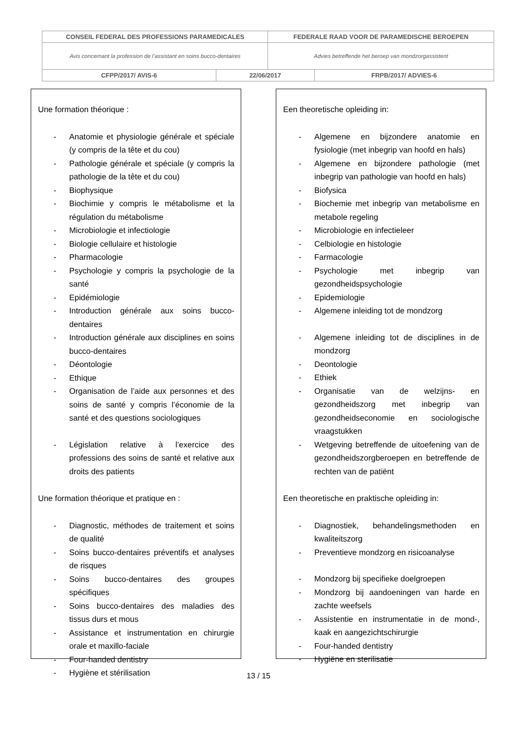| CONSEIL FEDERAL DES PROFESSIONS PARAMEDICALES | | FEDERALE RAAD VOOR DE PARAMEDISCHE BEROEPEN | |
| Avis concernant la profession de l’assistant en soins bucco-dentaires | | Advies betreffende het beroep van mondzorgassistent | |
| CFPP/2017/ AVIS-6 | 22/06/2017 | | FRPB/2017/ ADVIES-6 |
Une formation théorique :
- Anatomie et physiologie générale et spéciale (y compris de la tête et du cou)
- Pathologie générale et spéciale (y compris la pathologie de la tête et du cou)
- Biophysique
- Biochimie y compris le métabolisme et la régulation du métabolisme
- Microbiologie et infectiologie
- Biologie cellulaire et histologie
- Pharmacologie
- Psychologie y compris la psychologie de la santé
- Epidémiologie
- Introduction générale aux soins bucco-dentaires
- Introduction générale aux disciplines en soins bucco-dentaires
- Déontologie
- Ethique
- Organisation de l’aide aux personnes et des soins de santé y compris l’économie de la santé et des questions sociologiques
- Législation relative à l’exercice des professions des soins de santé et relative aux droits des patients
Une formation théorique et pratique en :
- Diagnostic, méthodes de traitement et soins de qualité
- Soins bucco-dentaires préventifs et analyses de risques
- Soins bucco-dentaires des groupes spécifiques
- Soins bucco-dentaires des maladies des tissus durs et mous
- Assistance et instrumentation en chirurgie orale et maxillo-faciale
- Four-handed dentistry
- Hygiène et stérilisation
Een theoretische opleiding in:
- Algemene en bijzondere anatomie en fysiologie (met inbegrip van hoofd en hals)
- Algemene en bijzondere pathologie (met inbegrip van pathologie van hoofd en hals)
- Biofysica
- Biochemie met inbegrip van metabolisme en metabole regeling
- Microbiologie en infectieleer
- Celbiologie en histologie
- Farmacologie
- Psychologie met inbegrip van gezondheidspsychologie
- Epidemiologie
- Algemene inleiding tot de mondzorg
- Algemene inleiding tot de disciplines in de mondzorg
- Deontologie
- Ethiek
- Organisatie van de welzijns- en gezondheidszorg met inbegrip van gezondheidseconomie en sociologische vraagstukken
- Wetgeving betreffende de uitoefening van de gezondheidszorgberoepen en betreffende de rechten van de patiënt
Een theoretische en praktische opleiding in:
- Diagnostiek, behandelingsmethoden en kwaliteitszorg
- Preventieve mondzorg en risicoanalyse
- Mondzorg bij specifieke doelgroepen
- Mondzorg bij aandoeningen van harde en zachte weefsels
- Assistentie en instrumentatie in de mond-, kaak en aangezichtschirurgie
- Four-handed dentistry
- Hygiëne en sterilisatie
13 / 15